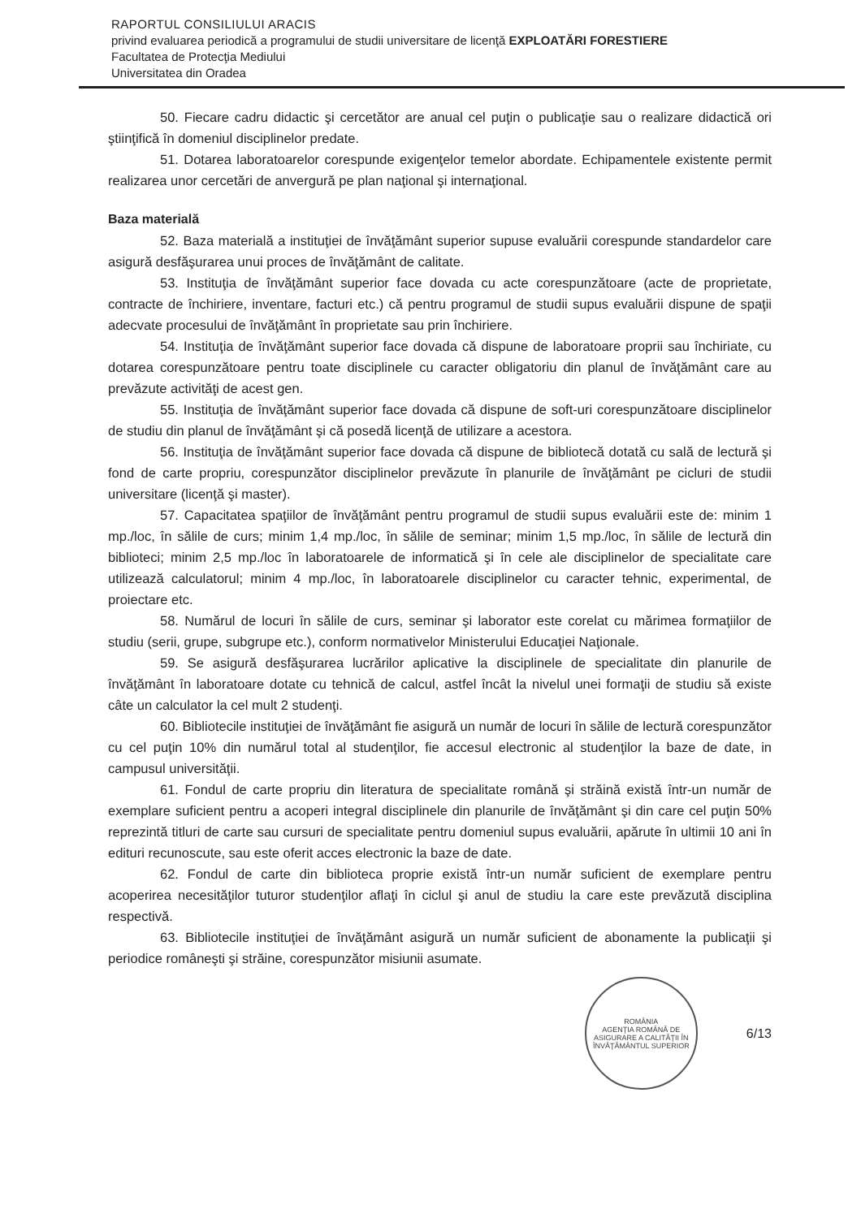RAPORTUL CONSILIULUI ARACIS
privind evaluarea periodică a programului de studii universitare de licenţă EXPLOATĂRI FORESTIERE
Facultatea de Protecţia Mediului
Universitatea din Oradea
50. Fiecare cadru didactic şi cercetător are anual cel puţin o publicaţie sau o realizare didactică ori ştiinţifică în domeniul disciplinelor predate.
51. Dotarea laboratoarelor corespunde exigenţelor temelor abordate. Echipamentele existente permit realizarea unor cercetări de anvergură pe plan naţional şi internaţional.
Baza materială
52. Baza materială a instituţiei de învăţământ superior supuse evaluării corespunde standardelor care asigură desfăşurarea unui proces de învăţământ de calitate.
53. Instituţia de învăţământ superior face dovada cu acte corespunzătoare (acte de proprietate, contracte de închiriere, inventare, facturi etc.) că pentru programul de studii supus evaluării dispune de spaţii adecvate procesului de învăţământ în proprietate sau prin închiriere.
54. Instituţia de învăţământ superior face dovada că dispune de laboratoare proprii sau închiriate, cu dotarea corespunzătoare pentru toate disciplinele cu caracter obligatoriu din planul de învăţământ care au prevăzute activităţi de acest gen.
55. Instituţia de învăţământ superior face dovada că dispune de soft-uri corespunzătoare disciplinelor de studiu din planul de învăţământ şi că posedă licenţă de utilizare a acestora.
56. Instituţia de învăţământ superior face dovada că dispune de bibliotecă dotată cu sală de lectură şi fond de carte propriu, corespunzător disciplinelor prevăzute în planurile de învăţământ pe cicluri de studii universitare (licenţă şi master).
57. Capacitatea spaţiilor de învăţământ pentru programul de studii supus evaluării este de: minim 1 mp./loc, în sălile de curs; minim 1,4 mp./loc, în sălile de seminar; minim 1,5 mp./loc, în sălile de lectură din biblioteci; minim 2,5 mp./loc în laboratoarele de informatică şi în cele ale disciplinelor de specialitate care utilizează calculatorul; minim 4 mp./loc, în laboratoarele disciplinelor cu caracter tehnic, experimental, de proiectare etc.
58. Numărul de locuri în sălile de curs, seminar şi laborator este corelat cu mărimea formaţiilor de studiu (serii, grupe, subgrupe etc.), conform normativelor Ministerului Educaţiei Naţionale.
59. Se asigură desfăşurarea lucrărilor aplicative la disciplinele de specialitate din planurile de învăţământ în laboratoare dotate cu tehnică de calcul, astfel încât la nivelul unei formaţii de studiu să existe câte un calculator la cel mult 2 studenţi.
60. Bibliotecile instituţiei de învăţământ fie asigură un număr de locuri în sălile de lectură corespunzător cu cel puţin 10% din numărul total al studenţilor, fie accesul electronic al studenţilor la baze de date, in campusul universităţii.
61. Fondul de carte propriu din literatura de specialitate română şi străină există într-un număr de exemplare suficient pentru a acoperi integral disciplinele din planurile de învăţământ şi din care cel puţin 50% reprezintă titluri de carte sau cursuri de specialitate pentru domeniul supus evaluării, apărute în ultimii 10 ani în edituri recunoscute, sau este oferit acces electronic la baze de date.
62. Fondul de carte din biblioteca proprie există într-un număr suficient de exemplare pentru acoperirea necesităţilor tuturor studenţilor aflaţi în ciclul şi anul de studiu la care este prevăzută disciplina respectivă.
63. Bibliotecile instituţiei de învăţământ asigură un număr suficient de abonamente la publicaţii şi periodice româneşti şi străine, corespunzător misiunii asumate.
ROMÂNIA
AGENŢIA ROMÂNĂ DE ASIGURARE A CALITĂŢII ÎN ÎNVĂŢĂMÂNTUL SUPERIOR
6/13